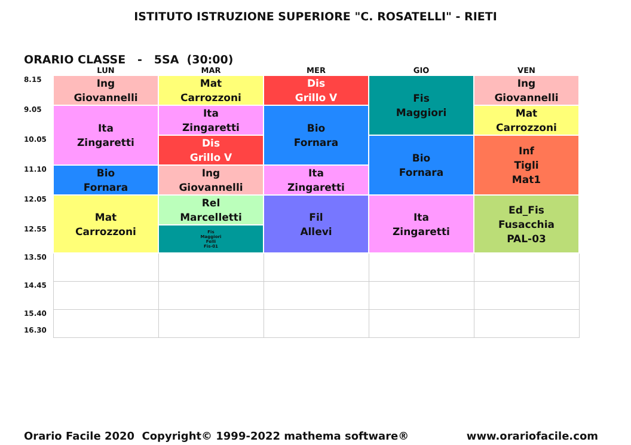ISTITUTO ISTRUZIONE SUPERIORE "C. ROSATELLI" - RIETI
ORARIO CLASSE - 5SA (30:00)
| | LUN | MAR | MER | GIO | VEN |
| --- | --- | --- | --- | --- | --- |
| 8.15 | Ing Giovannelli | Mat Carrozzoni | Dis Grillo V | Fis Maggiori | Ing Giovannelli |
| 9.05 | Ita Zingaretti | Ita Zingaretti | Bio Fornara | | Mat Carrozzoni |
| 10.05 | | Dis Grillo V | | Bio Fornara | Inf Tigli Mat1 |
| 11.10 | Bio Fornara | Ing Giovannelli | Ita Zingaretti | | |
| 12.05 | Mat Carrozzoni | Rel Marcelletti | Fil Allevi | Ita Zingaretti | Ed_Fis Fusacchia PAL-03 |
| 12.55 | | Fis Maggiori Felli Fis-01 | | | |
| 13.50 | | | | | |
| 14.45 | | | | | |
| 15.40 16.30 | | | | | |
Orario Facile 2020 Copyright© 1999-2022 mathema software® www.orariofacile.com